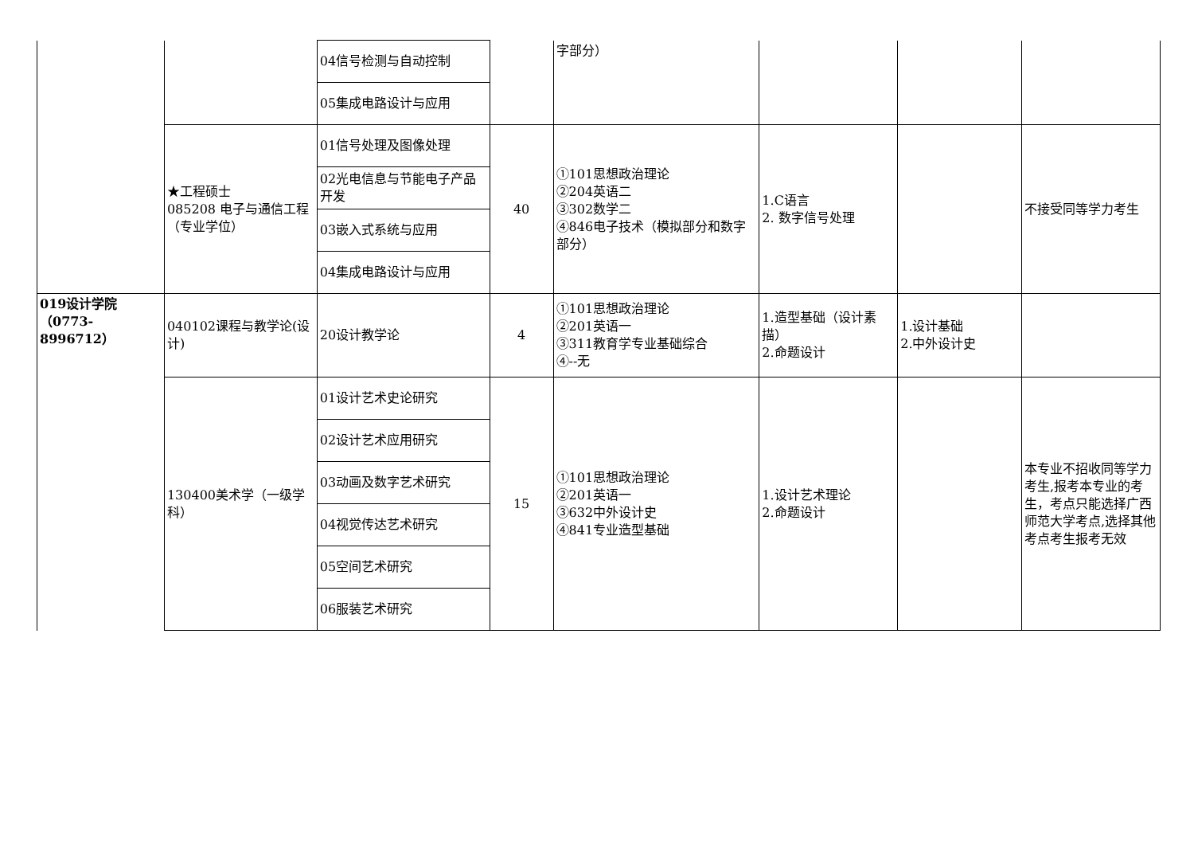| | | 04信号检测与自动控制 | | 字部分） | | | |
| | | 05集成电路设计与应用 | | | | | |
| | ★工程硕士 085208 电子与通信工程（专业学位） | 01信号处理及图像处理 | 40 | ①101思想政治理论 ②204英语二 ③302数学二 ④846电子技术（模拟部分和数字部分） | 1.C语言 2. 数字信号处理 | | 不接受同等学力考生 |
| | | 02光电信息与节能电子产品开发 | | | | | |
| | | 03嵌入式系统与应用 | | | | | |
| | | 04集成电路设计与应用 | | | | | |
| 019设计学院 （0773-8996712） | 040102课程与教学论(设计) | 20设计教学论 | 4 | ①101思想政治理论 ②201英语一 ③311教育学专业基础综合 ④--无 | 1.造型基础（设计素描） 2.命题设计 | 1.设计基础 2.中外设计史 | |
| | 130400美术学（一级学科） | 01设计艺术史论研究 | 15 | ①101思想政治理论 ②201英语一 ③632中外设计史 ④841专业造型基础 | 1.设计艺术理论 2.命题设计 | | 本专业不招收同等学力考生,报考本专业的考生，考点只能选择广西师范大学考点,选择其他考点考生报考无效 |
| | | 02设计艺术应用研究 | | | | | |
| | | 03动画及数字艺术研究 | | | | | |
| | | 04视觉传达艺术研究 | | | | | |
| | | 05空间艺术研究 | | | | | |
| | | 06服装艺术研究 | | | | | |